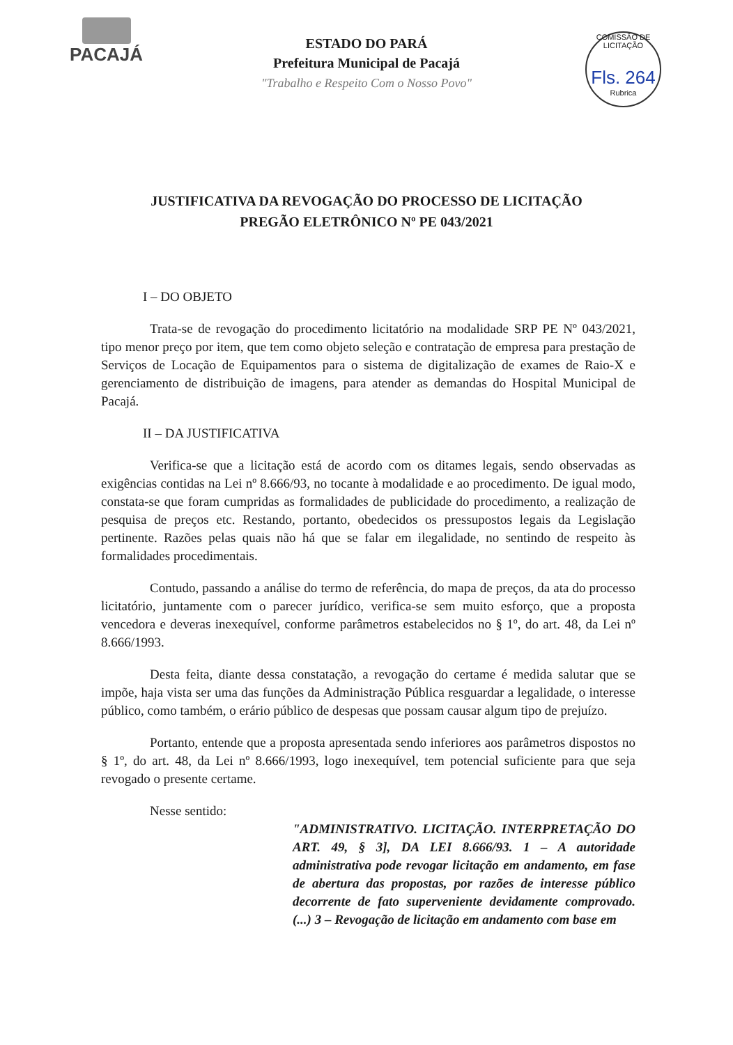PACAJÁ
COMISSÃO DE LICITAÇÃO
Fls. 264
Rubrica
ESTADO DO PARÁ
Prefeitura Municipal de Pacajá
"Trabalho e Respeito Com o Nosso Povo"
JUSTIFICATIVA DA REVOGAÇÃO DO PROCESSO DE LICITAÇÃO
PREGÃO ELETRÔNICO Nº PE 043/2021
I – DO OBJETO
Trata-se de revogação do procedimento licitatório na modalidade SRP PE Nº 043/2021, tipo menor preço por item, que tem como objeto seleção e contratação de empresa para prestação de Serviços de Locação de Equipamentos para o sistema de digitalização de exames de Raio-X e gerenciamento de distribuição de imagens, para atender as demandas do Hospital Municipal de Pacajá.
II – DA JUSTIFICATIVA
Verifica-se que a licitação está de acordo com os ditames legais, sendo observadas as exigências contidas na Lei nº 8.666/93, no tocante à modalidade e ao procedimento. De igual modo, constata-se que foram cumpridas as formalidades de publicidade do procedimento, a realização de pesquisa de preços etc. Restando, portanto, obedecidos os pressupostos legais da Legislação pertinente. Razões pelas quais não há que se falar em ilegalidade, no sentindo de respeito às formalidades procedimentais.
Contudo, passando a análise do termo de referência, do mapa de preços, da ata do processo licitatório, juntamente com o parecer jurídico, verifica-se sem muito esforço, que a proposta vencedora e deveras inexequível, conforme parâmetros estabelecidos no § 1º, do art. 48, da Lei nº 8.666/1993.
Desta feita, diante dessa constatação, a revogação do certame é medida salutar que se impõe, haja vista ser uma das funções da Administração Pública resguardar a legalidade, o interesse público, como também, o erário público de despesas que possam causar algum tipo de prejuízo.
Portanto, entende que a proposta apresentada sendo inferiores aos parâmetros dispostos no § 1º, do art. 48, da Lei nº 8.666/1993, logo inexequível, tem potencial suficiente para que seja revogado o presente certame.
Nesse sentido:
"ADMINISTRATIVO. LICITAÇÃO. INTERPRETAÇÃO DO ART. 49, § 3], DA LEI 8.666/93. 1 – A autoridade administrativa pode revogar licitação em andamento, em fase de abertura das propostas, por razões de interesse público decorrente de fato superveniente devidamente comprovado. (...) 3 – Revogação de licitação em andamento com base em